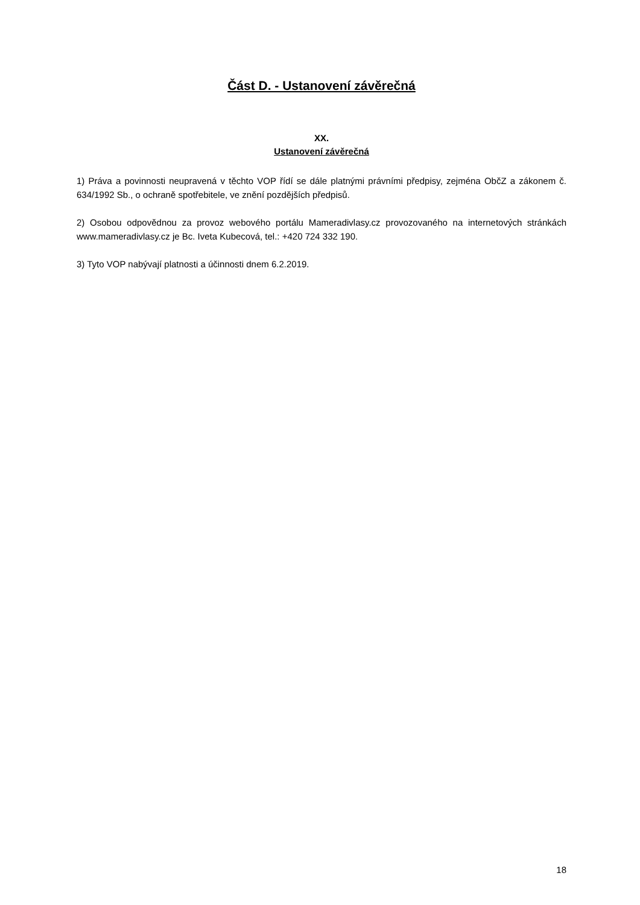Část D. - Ustanovení závěrečná
XX.
Ustanovení závěrečná
1) Práva a povinnosti neupravená v těchto VOP řídí se dále platnými právními předpisy, zejména ObčZ a zákonem č. 634/1992 Sb., o ochraně spotřebitele, ve znění pozdějších předpisů.
2) Osobou odpovědnou za provoz webového portálu Mameradivlasy.cz provozovaného na internetových stránkách www.mameradivlasy.cz je Bc. Iveta Kubecová, tel.: +420 724 332 190.
3) Tyto VOP nabývají platnosti a účinnosti dnem 6.2.2019.
18